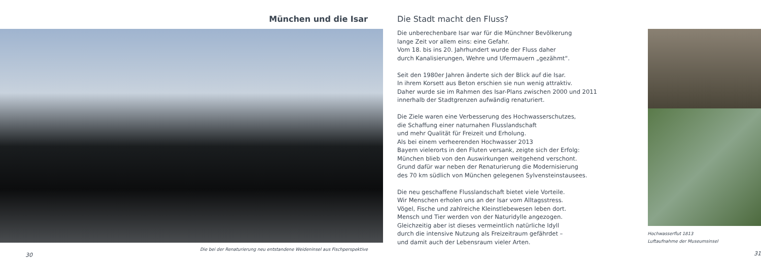München und die Isar
Die bei der Renaturierung neu entstandene Weideninsel aus Fischperspektive
30
Die Stadt macht den Fluss?
Die unberechenbare Isar war für die Münchner Bevölkerung
lange Zeit vor allem eins: eine Gefahr.
Vom 18. bis ins 20. Jahrhundert wurde der Fluss daher
durch Kanalisierungen, Wehre und Ufermauern „gezähmt“.
Seit den 1980er Jahren änderte sich der Blick auf die Isar.
In ihrem Korsett aus Beton erschien sie nun wenig attraktiv.
Daher wurde sie im Rahmen des Isar-Plans zwischen 2000 und 2011
innerhalb der Stadtgrenzen aufwändig renaturiert.
Die Ziele waren eine Verbesserung des Hochwasserschutzes,
die Schaffung einer naturnahen Flusslandschaft
und mehr Qualität für Freizeit und Erholung.
Als bei einem verheerenden Hochwasser 2013
Bayern vielerorts in den Fluten versank, zeigte sich der Erfolg:
München blieb von den Auswirkungen weitgehend verschont.
Grund dafür war neben der Renaturierung die Modernisierung
des 70 km südlich von München gelegenen Sylvensteinstausees.
Die neu geschaffene Flusslandschaft bietet viele Vorteile.
Wir Menschen erholen uns an der Isar vom Alltagsstress.
Vögel, Fische und zahlreiche Kleinstlebewesen leben dort.
Mensch und Tier werden von der Naturidylle angezogen.
Gleichzeitig aber ist dieses vermeintlich natürliche Idyll
durch die intensive Nutzung als Freizeitraum gefährdet –
und damit auch der Lebensraum vieler Arten.
Hochwasserflut 1813
Luftaufnahme der Museumsinsel
31